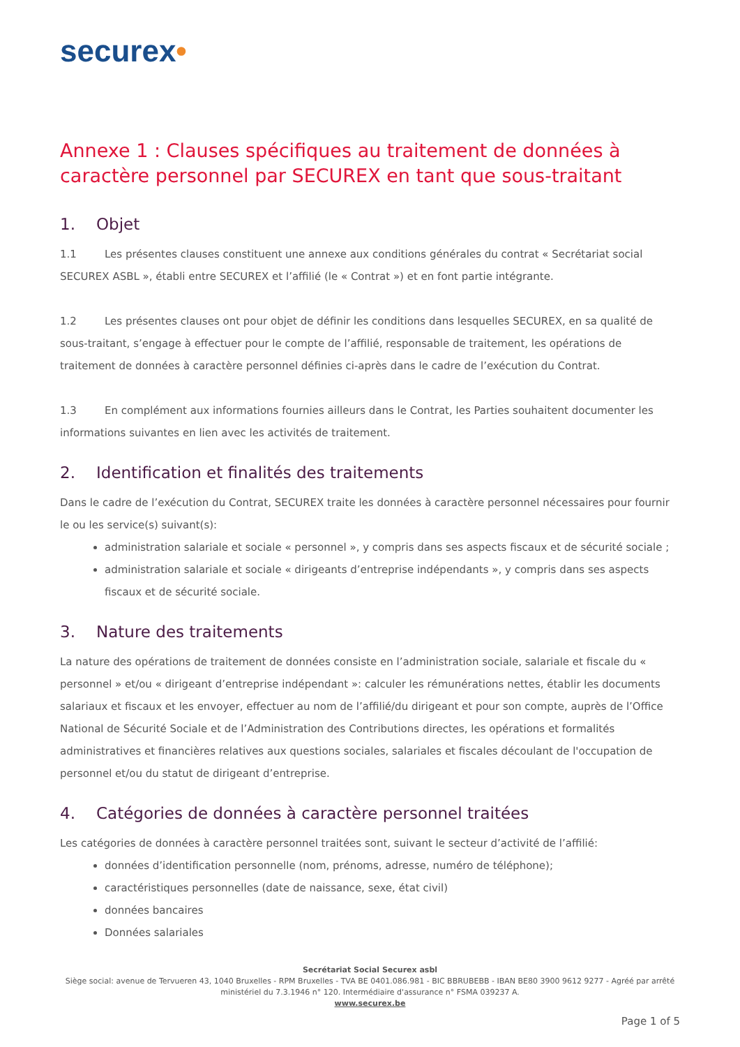securex•
Annexe 1 : Clauses spécifiques au traitement de données à caractère personnel par SECUREX en tant que sous-traitant
1. Objet
1.1 Les présentes clauses constituent une annexe aux conditions générales du contrat « Secrétariat social SECUREX ASBL », établi entre SECUREX et l’affilié (le « Contrat ») et en font partie intégrante.
1.2 Les présentes clauses ont pour objet de définir les conditions dans lesquelles SECUREX, en sa qualité de sous-traitant, s’engage à effectuer pour le compte de l’affilié, responsable de traitement, les opérations de traitement de données à caractère personnel définies ci-après dans le cadre de l’exécution du Contrat.
1.3 En complément aux informations fournies ailleurs dans le Contrat, les Parties souhaitent documenter les informations suivantes en lien avec les activités de traitement.
2. Identification et finalités des traitements
Dans le cadre de l’exécution du Contrat, SECUREX traite les données à caractère personnel nécessaires pour fournir le ou les service(s) suivant(s):
administration salariale et sociale « personnel », y compris dans ses aspects fiscaux et de sécurité sociale ;
administration salariale et sociale « dirigeants d’entreprise indépendants », y compris dans ses aspects fiscaux et de sécurité sociale.
3. Nature des traitements
La nature des opérations de traitement de données consiste en l’administration sociale, salariale et fiscale du « personnel » et/ou « dirigeant d’entreprise indépendant »: calculer les rémunérations nettes, établir les documents salariaux et fiscaux et les envoyer, effectuer au nom de l’affilié/du dirigeant et pour son compte, auprès de l’Office National de Sécurité Sociale et de l’Administration des Contributions directes, les opérations et formalités administratives et financières relatives aux questions sociales, salariales et fiscales découlant de l'occupation de personnel et/ou du statut de dirigeant d’entreprise.
4. Catégories de données à caractère personnel traitées
Les catégories de données à caractère personnel traitées sont, suivant le secteur d’activité de l’affilié:
données d’identification personnelle (nom, prénoms, adresse, numéro de téléphone);
caractéristiques personnelles (date de naissance, sexe, état civil)
données bancaires
Données salariales
Secrétariat Social Securex asbl
Siège social: avenue de Tervueren 43, 1040 Bruxelles - RPM Bruxelles - TVA BE 0401.086.981 - BIC BBRUBEBB - IBAN BE80 3900 9612 9277 - Agréé par arrêté ministériel du 7.3.1946 n° 120. Intermédiaire d'assurance n° FSMA 039237 A.
www.securex.be
Page 1 of 5